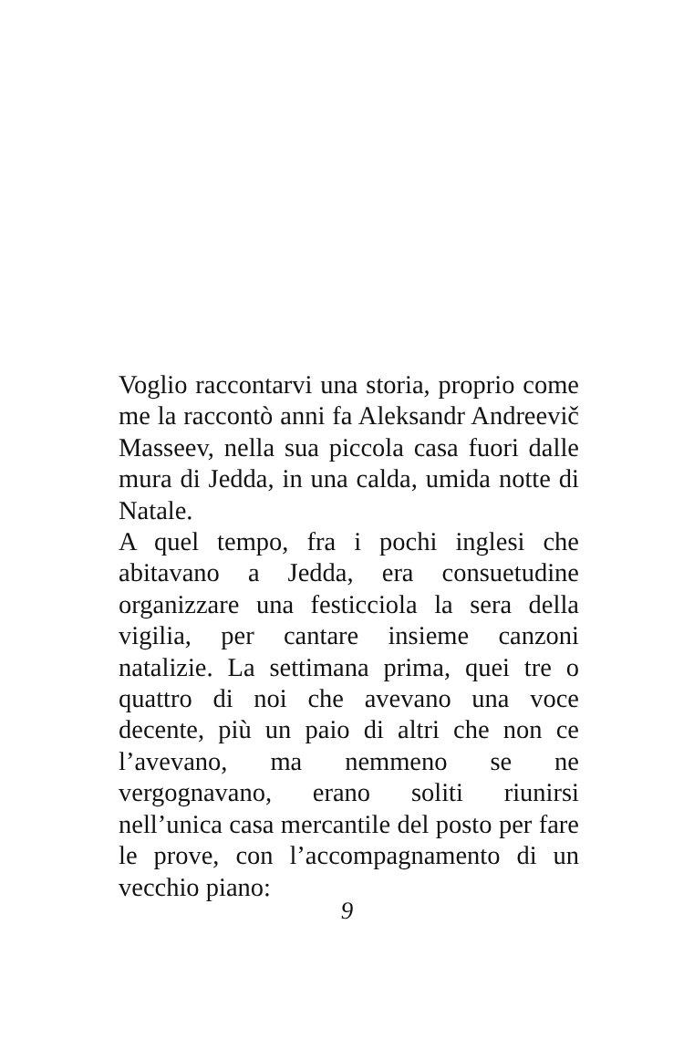Voglio raccontarvi una storia, proprio come me la raccontò anni fa Aleksandr Andreevič Masseev, nella sua piccola casa fuori dalle mura di Jedda, in una calda, umida notte di Natale.
A quel tempo, fra i pochi inglesi che abitavano a Jedda, era consuetudine organizzare una festicciola la sera della vigilia, per cantare insieme canzoni natalizie. La settimana prima, quei tre o quattro di noi che avevano una voce decente, più un paio di altri che non ce l’avevano, ma nemmeno se ne vergognavano, erano soliti riunirsi nell’unica casa mercantile del posto per fare le prove, con l’accompagnamento di un vecchio piano:
9